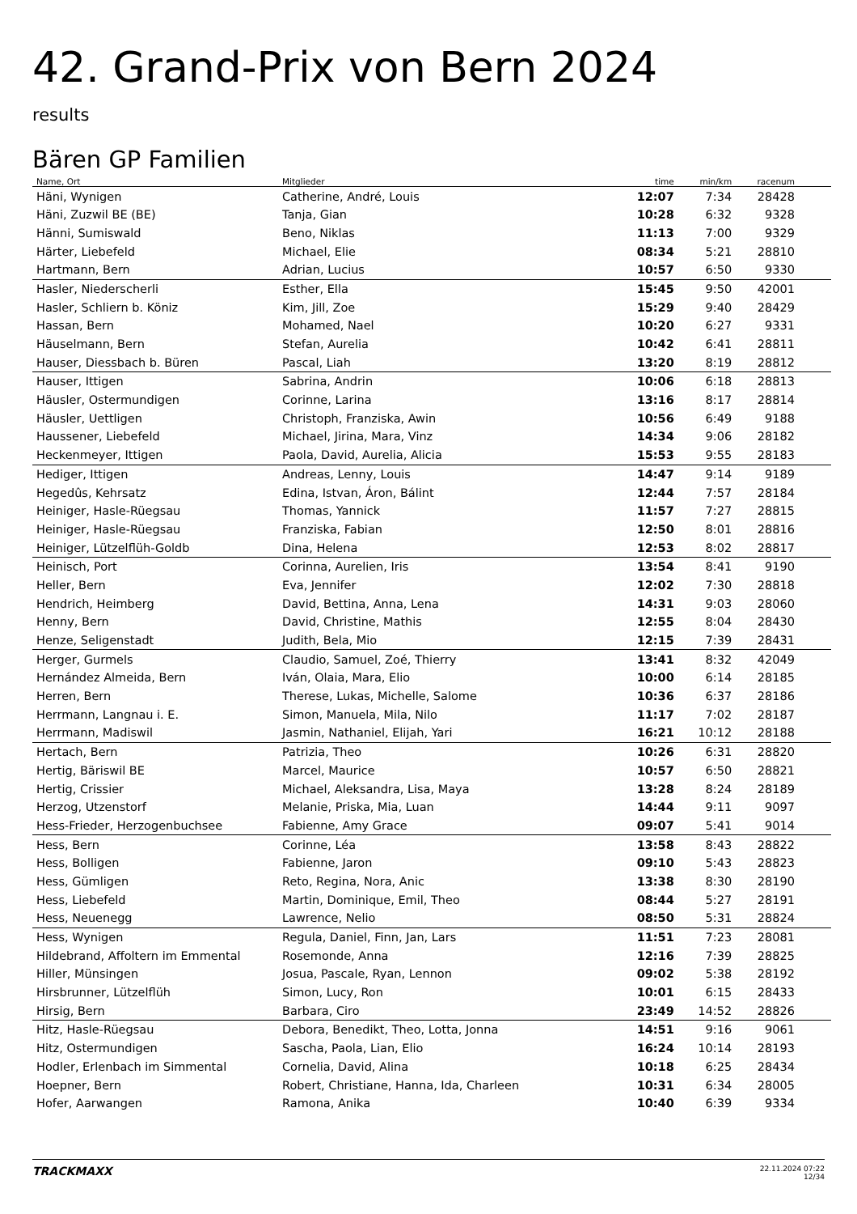42. Grand-Prix von Bern 2024
results
Bären GP Familien
| Name, Ort | Mitglieder | time | min/km | racenum | |
| --- | --- | --- | --- | --- | --- |
| Häni, Wynigen | Catherine, André, Louis | 12:07 | 7:34 | 28428 | |
| Häni, Zuzwil BE (BE) | Tanja, Gian | 10:28 | 6:32 | 9328 | |
| Hänni, Sumiswald | Beno, Niklas | 11:13 | 7:00 | 9329 | |
| Härter, Liebefeld | Michael, Elie | 08:34 | 5:21 | 28810 | |
| Hartmann, Bern | Adrian, Lucius | 10:57 | 6:50 | 9330 | |
| Hasler, Niederscherli | Esther, Ella | 15:45 | 9:50 | 42001 | |
| Hasler, Schliern b. Köniz | Kim, Jill, Zoe | 15:29 | 9:40 | 28429 | |
| Hassan, Bern | Mohamed, Nael | 10:20 | 6:27 | 9331 | |
| Häuselmann, Bern | Stefan, Aurelia | 10:42 | 6:41 | 28811 | |
| Hauser, Diessbach b. Büren | Pascal, Liah | 13:20 | 8:19 | 28812 | |
| Hauser, Ittigen | Sabrina, Andrin | 10:06 | 6:18 | 28813 | |
| Häusler, Ostermundigen | Corinne, Larina | 13:16 | 8:17 | 28814 | |
| Häusler, Uettligen | Christoph, Franziska, Awin | 10:56 | 6:49 | 9188 | |
| Haussener, Liebefeld | Michael, Jirina, Mara, Vinz | 14:34 | 9:06 | 28182 | |
| Heckenmeyer, Ittigen | Paola, David, Aurelia, Alicia | 15:53 | 9:55 | 28183 | |
| Hediger, Ittigen | Andreas, Lenny, Louis | 14:47 | 9:14 | 9189 | |
| Hegedûs, Kehrsatz | Edina, Istvan, Áron, Bálint | 12:44 | 7:57 | 28184 | |
| Heiniger, Hasle-Rüegsau | Thomas, Yannick | 11:57 | 7:27 | 28815 | |
| Heiniger, Hasle-Rüegsau | Franziska, Fabian | 12:50 | 8:01 | 28816 | |
| Heiniger, Lützelflüh-Goldb | Dina, Helena | 12:53 | 8:02 | 28817 | |
| Heinisch, Port | Corinna, Aurelien, Iris | 13:54 | 8:41 | 9190 | |
| Heller, Bern | Eva, Jennifer | 12:02 | 7:30 | 28818 | |
| Hendrich, Heimberg | David, Bettina, Anna, Lena | 14:31 | 9:03 | 28060 | |
| Henny, Bern | David, Christine, Mathis | 12:55 | 8:04 | 28430 | |
| Henze, Seligenstadt | Judith, Bela, Mio | 12:15 | 7:39 | 28431 | |
| Herger, Gurmels | Claudio, Samuel, Zoé, Thierry | 13:41 | 8:32 | 42049 | |
| Hernández Almeida, Bern | Iván, Olaia, Mara, Elio | 10:00 | 6:14 | 28185 | |
| Herren, Bern | Therese, Lukas, Michelle, Salome | 10:36 | 6:37 | 28186 | |
| Herrmann, Langnau i. E. | Simon, Manuela, Mila, Nilo | 11:17 | 7:02 | 28187 | |
| Herrmann, Madiswil | Jasmin, Nathaniel, Elijah, Yari | 16:21 | 10:12 | 28188 | |
| Hertach, Bern | Patrizia, Theo | 10:26 | 6:31 | 28820 | |
| Hertig, Bäriswil BE | Marcel, Maurice | 10:57 | 6:50 | 28821 | |
| Hertig, Crissier | Michael, Aleksandra, Lisa, Maya | 13:28 | 8:24 | 28189 | |
| Herzog, Utzenstorf | Melanie, Priska, Mia, Luan | 14:44 | 9:11 | 9097 | |
| Hess-Frieder, Herzogenbuchsee | Fabienne, Amy Grace | 09:07 | 5:41 | 9014 | |
| Hess, Bern | Corinne, Léa | 13:58 | 8:43 | 28822 | |
| Hess, Bolligen | Fabienne, Jaron | 09:10 | 5:43 | 28823 | |
| Hess, Gümligen | Reto, Regina, Nora, Anic | 13:38 | 8:30 | 28190 | |
| Hess, Liebefeld | Martin, Dominique, Emil, Theo | 08:44 | 5:27 | 28191 | |
| Hess, Neuenegg | Lawrence, Nelio | 08:50 | 5:31 | 28824 | |
| Hess, Wynigen | Regula, Daniel, Finn, Jan, Lars | 11:51 | 7:23 | 28081 | |
| Hildebrand, Affoltern im Emmental | Rosemonde, Anna | 12:16 | 7:39 | 28825 | |
| Hiller, Münsingen | Josua, Pascale, Ryan, Lennon | 09:02 | 5:38 | 28192 | |
| Hirsbrunner, Lützelflüh | Simon, Lucy, Ron | 10:01 | 6:15 | 28433 | |
| Hirsig, Bern | Barbara, Ciro | 23:49 | 14:52 | 28826 | |
| Hitz, Hasle-Rüegsau | Debora, Benedikt, Theo, Lotta, Jonna | 14:51 | 9:16 | 9061 | |
| Hitz, Ostermundigen | Sascha, Paola, Lian, Elio | 16:24 | 10:14 | 28193 | |
| Hodler, Erlenbach im Simmental | Cornelia, David, Alina | 10:18 | 6:25 | 28434 | |
| Hoepner, Bern | Robert, Christiane, Hanna, Ida, Charleen | 10:31 | 6:34 | 28005 | |
| Hofer, Aarwangen | Ramona, Anika | 10:40 | 6:39 | 9334 | |
TRACKMAXX
22.11.2024 07:22
12/34